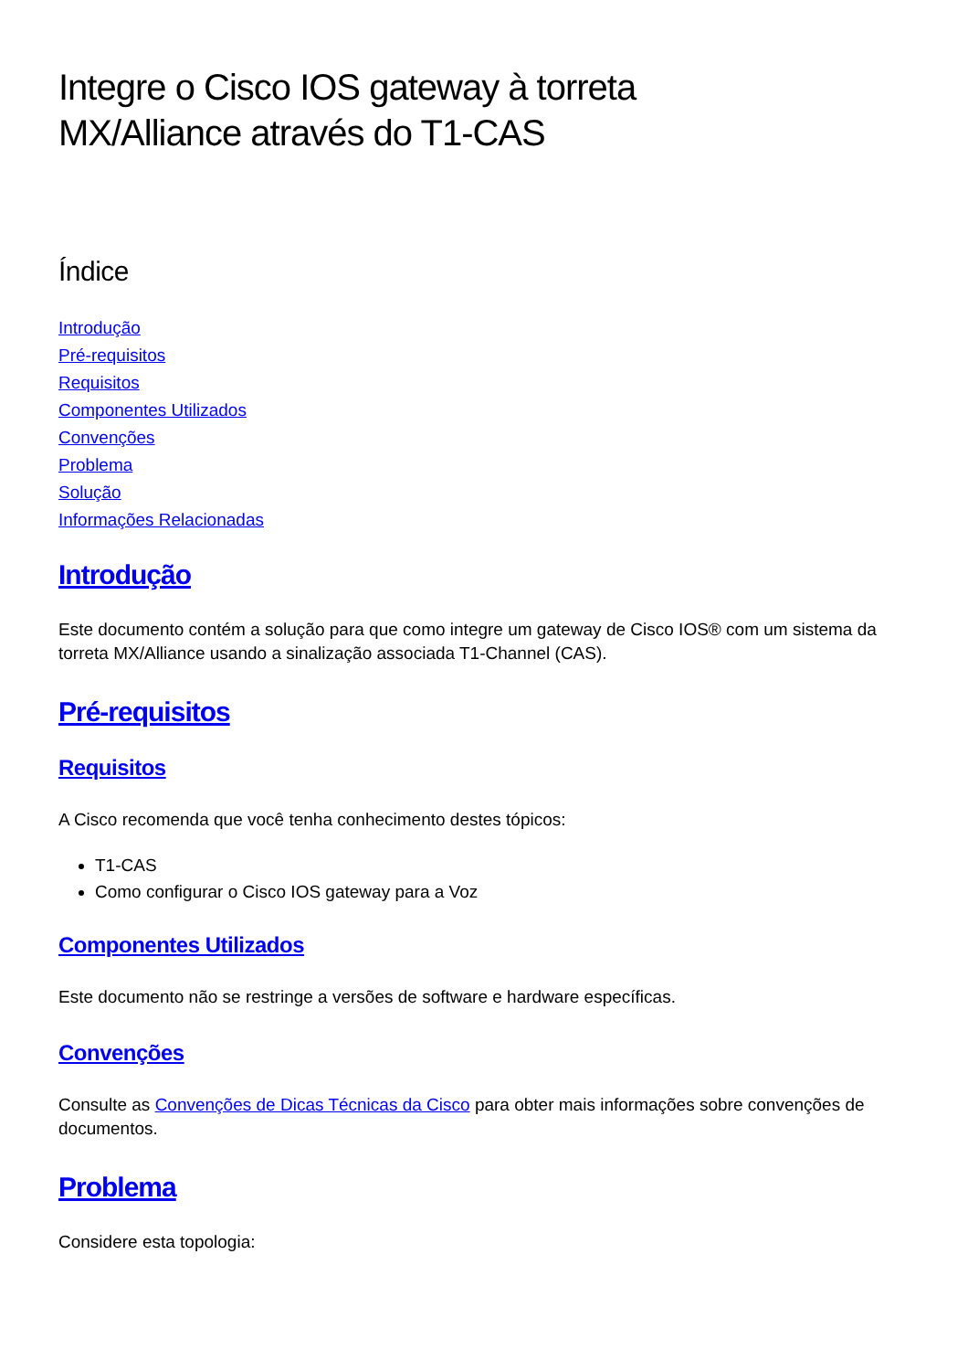Integre o Cisco IOS gateway à torreta
MX/Alliance através do T1-CAS
Índice
Introdução
Pré-requisitos
Requisitos
Componentes Utilizados
Convenções
Problema
Solução
Informações Relacionadas
Introdução
Este documento contém a solução para que como integre um gateway de Cisco IOS® com um sistema da torreta MX/Alliance usando a sinalização associada T1-Channel (CAS).
Pré-requisitos
Requisitos
A Cisco recomenda que você tenha conhecimento destes tópicos:
T1-CAS
Como configurar o Cisco IOS gateway para a Voz
Componentes Utilizados
Este documento não se restringe a versões de software e hardware específicas.
Convenções
Consulte as Convenções de Dicas Técnicas da Cisco para obter mais informações sobre convenções de documentos.
Problema
Considere esta topologia: